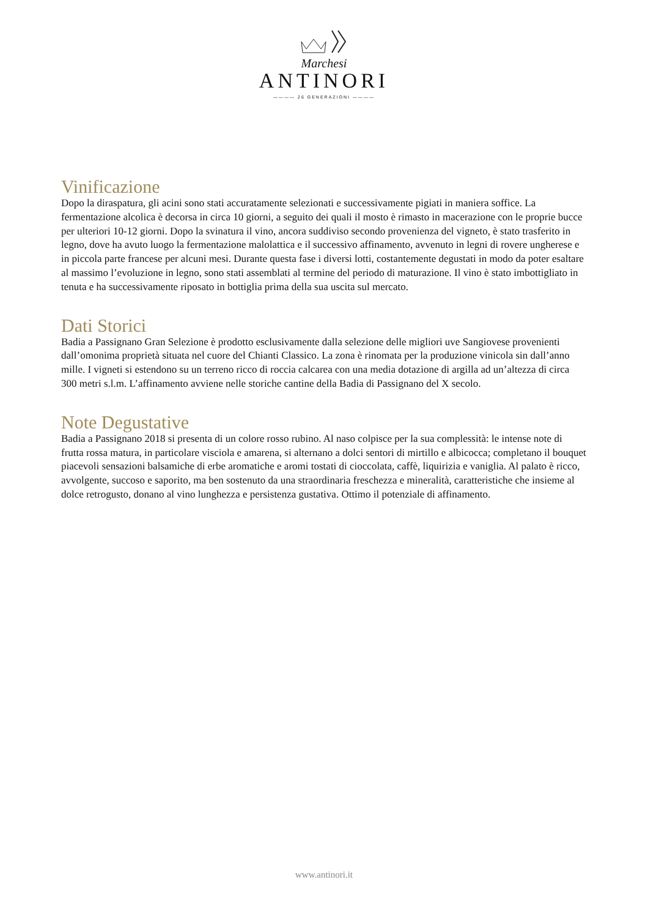Marchesi
ANTINORI
———— 26 GENERAZIONI ————
Vinificazione
Dopo la diraspatura, gli acini sono stati accuratamente selezionati e successivamente pigiati in maniera soffice. La fermentazione alcolica è decorsa in circa 10 giorni, a seguito dei quali il mosto è rimasto in macerazione con le proprie bucce per ulteriori 10-12 giorni. Dopo la svinatura il vino, ancora suddiviso secondo provenienza del vigneto, è stato trasferito in legno, dove ha avuto luogo la fermentazione malolattica e il successivo affinamento, avvenuto in legni di rovere ungherese e in piccola parte francese per alcuni mesi. Durante questa fase i diversi lotti, costantemente degustati in modo da poter esaltare al massimo l’evoluzione in legno, sono stati assemblati al termine del periodo di maturazione. Il vino è stato imbottigliato in tenuta e ha successivamente riposato in bottiglia prima della sua uscita sul mercato.
Dati Storici
Badia a Passignano Gran Selezione è prodotto esclusivamente dalla selezione delle migliori uve Sangiovese provenienti dall’omonima proprietà situata nel cuore del Chianti Classico. La zona è rinomata per la produzione vinicola sin dall’anno mille. I vigneti si estendono su un terreno ricco di roccia calcarea con una media dotazione di argilla ad un’altezza di circa 300 metri s.l.m. L’affinamento avviene nelle storiche cantine della Badia di Passignano del X secolo.
Note Degustative
Badia a Passignano 2018 si presenta di un colore rosso rubino. Al naso colpisce per la sua complessità: le intense note di frutta rossa matura, in particolare visciola e amarena, si alternano a dolci sentori di mirtillo e albicocca; completano il bouquet piacevoli sensazioni balsamiche di erbe aromatiche e aromi tostati di cioccolata, caffè, liquirizia e vaniglia. Al palato è ricco, avvolgente, succoso e saporito, ma ben sostenuto da una straordinaria freschezza e mineralità, caratteristiche che insieme al dolce retrogusto, donano al vino lunghezza e persistenza gustativa. Ottimo il potenziale di affinamento.
www.antinori.it